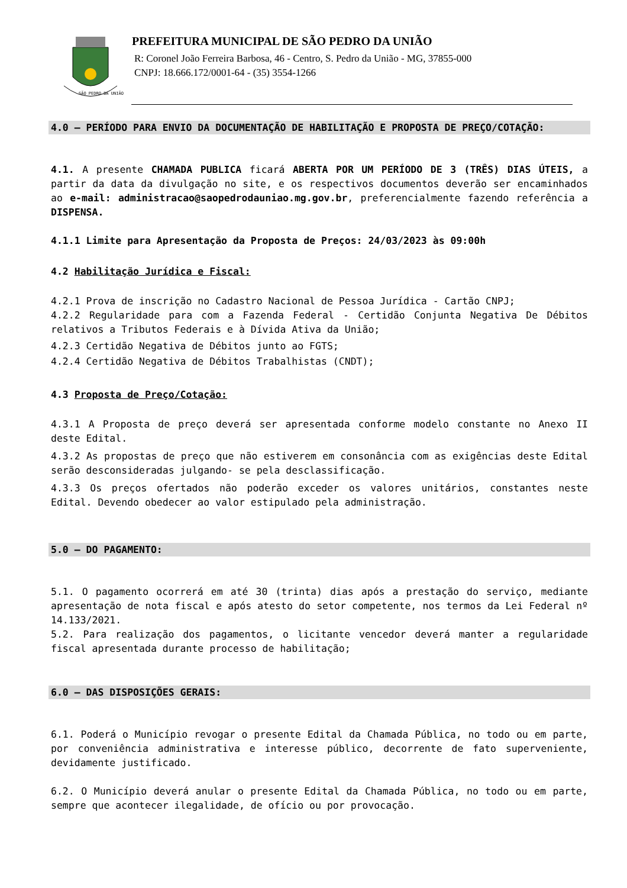SÃO PEDRO DA UNIÃO
PREFEITURA MUNICIPAL DE SÃO PEDRO DA UNIÃO
R: Coronel João Ferreira Barbosa, 46 - Centro, S. Pedro da União - MG, 37855-000
CNPJ: 18.666.172/0001-64 - (35) 3554-1266
4.0 – PERÍODO PARA ENVIO DA DOCUMENTAÇÃO DE HABILITAÇÃO E PROPOSTA DE PREÇO/COTAÇÃO:
4.1. A presente CHAMADA PUBLICA ficará ABERTA POR UM PERÍODO DE 3 (TRÊS) DIAS ÚTEIS, a partir da data da divulgação no site, e os respectivos documentos deverão ser encaminhados ao e-mail: administracao@saopedrodauniao.mg.gov.br, preferencialmente fazendo referência a DISPENSA.
4.1.1 Limite para Apresentação da Proposta de Preços: 24/03/2023 às 09:00h
4.2 Habilitação Jurídica e Fiscal:
4.2.1 Prova de inscrição no Cadastro Nacional de Pessoa Jurídica - Cartão CNPJ;
4.2.2 Regularidade para com a Fazenda Federal - Certidão Conjunta Negativa De Débitos relativos a Tributos Federais e à Dívida Ativa da União;
4.2.3 Certidão Negativa de Débitos junto ao FGTS;
4.2.4 Certidão Negativa de Débitos Trabalhistas (CNDT);
4.3 Proposta de Preço/Cotação:
4.3.1 A Proposta de preço deverá ser apresentada conforme modelo constante no Anexo II deste Edital.
4.3.2 As propostas de preço que não estiverem em consonância com as exigências deste Edital serão desconsideradas julgando- se pela desclassificação.
4.3.3 Os preços ofertados não poderão exceder os valores unitários, constantes neste Edital. Devendo obedecer ao valor estipulado pela administração.
5.0 – DO PAGAMENTO:
5.1. O pagamento ocorrerá em até 30 (trinta) dias após a prestação do serviço, mediante apresentação de nota fiscal e após atesto do setor competente, nos termos da Lei Federal nº 14.133/2021.
5.2. Para realização dos pagamentos, o licitante vencedor deverá manter a regularidade fiscal apresentada durante processo de habilitação;
6.0 – DAS DISPOSIÇÕES GERAIS:
6.1. Poderá o Município revogar o presente Edital da Chamada Pública, no todo ou em parte, por conveniência administrativa e interesse público, decorrente de fato superveniente, devidamente justificado.
6.2. O Município deverá anular o presente Edital da Chamada Pública, no todo ou em parte, sempre que acontecer ilegalidade, de ofício ou por provocação.